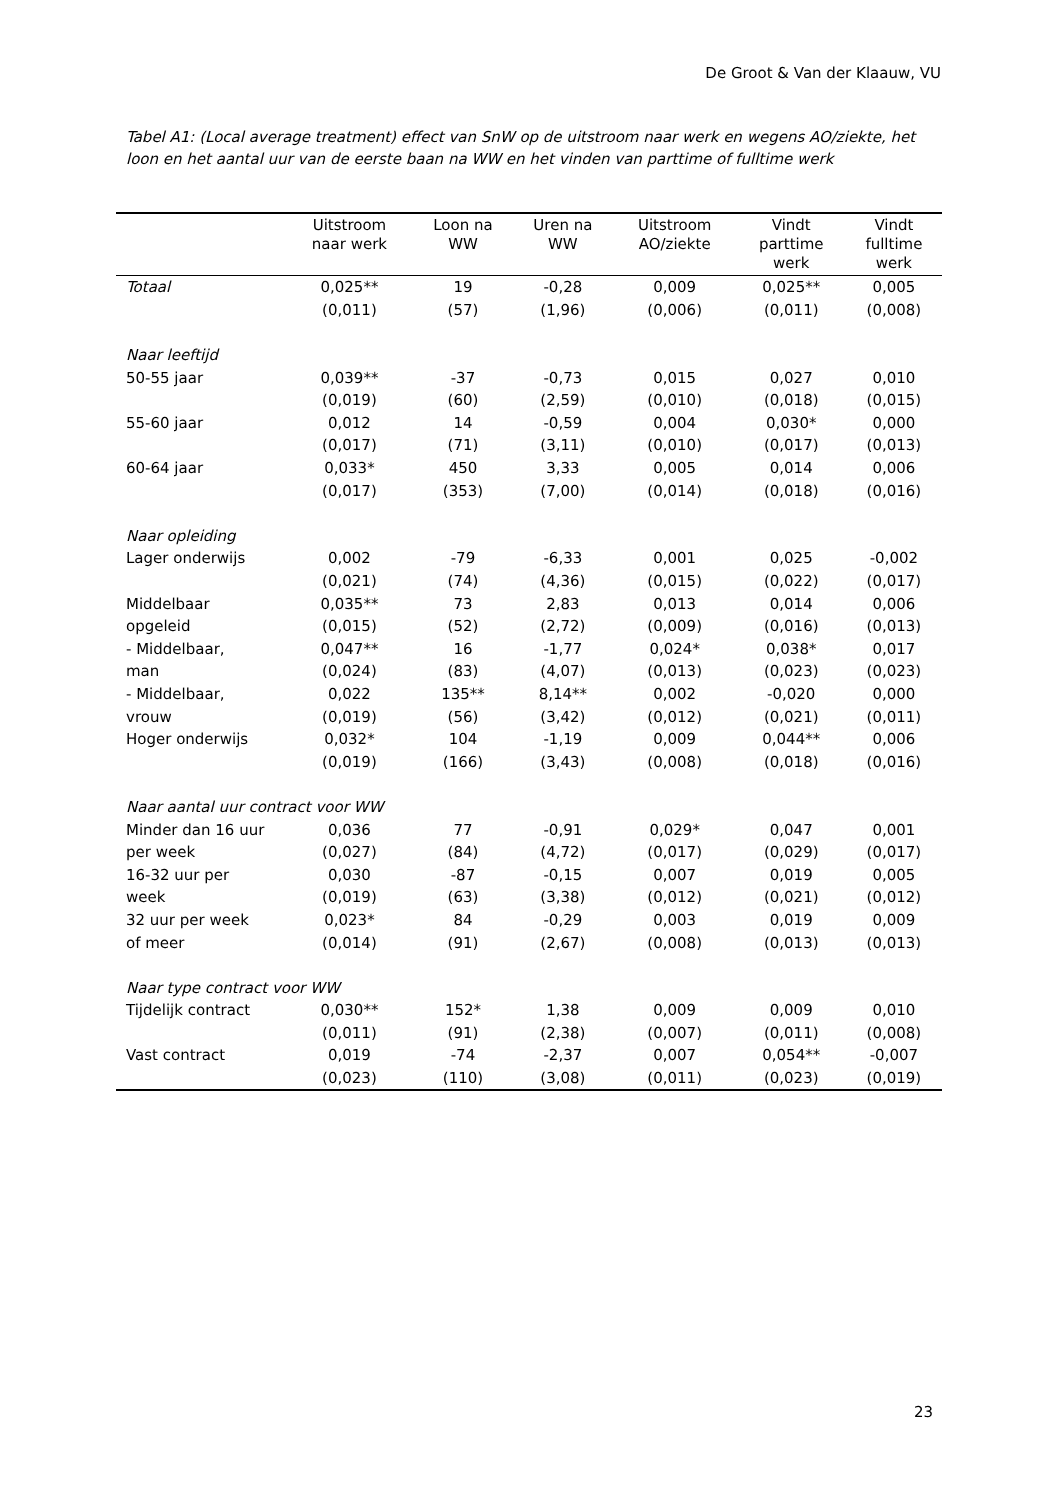De Groot & Van der Klaauw, VU
Tabel A1: (Local average treatment) effect van SnW op de uitstroom naar werk en wegens AO/ziekte, het loon en het aantal uur van de eerste baan na WW en het vinden van parttime of fulltime werk
| | Uitstroom naar werk | Loon na WW | Uren na WW | Uitstroom AO/ziekte | Vindt parttime werk | Vindt fulltime werk |
| --- | --- | --- | --- | --- | --- | --- |
| Totaal | 0,025** | 19 | -0,28 | 0,009 | 0,025** | 0,005 |
| | (0,011) | (57) | (1,96) | (0,006) | (0,011) | (0,008) |
| Naar leeftijd | | | | | | |
| 50-55 jaar | 0,039** | -37 | -0,73 | 0,015 | 0,027 | 0,010 |
| | (0,019) | (60) | (2,59) | (0,010) | (0,018) | (0,015) |
| 55-60 jaar | 0,012 | 14 | -0,59 | 0,004 | 0,030* | 0,000 |
| | (0,017) | (71) | (3,11) | (0,010) | (0,017) | (0,013) |
| 60-64 jaar | 0,033* | 450 | 3,33 | 0,005 | 0,014 | 0,006 |
| | (0,017) | (353) | (7,00) | (0,014) | (0,018) | (0,016) |
| Naar opleiding | | | | | | |
| Lager onderwijs | 0,002 | -79 | -6,33 | 0,001 | 0,025 | -0,002 |
| | (0,021) | (74) | (4,36) | (0,015) | (0,022) | (0,017) |
| Middelbaar | 0,035** | 73 | 2,83 | 0,013 | 0,014 | 0,006 |
| opgeleid | (0,015) | (52) | (2,72) | (0,009) | (0,016) | (0,013) |
| - Middelbaar, | 0,047** | 16 | -1,77 | 0,024* | 0,038* | 0,017 |
| man | (0,024) | (83) | (4,07) | (0,013) | (0,023) | (0,023) |
| - Middelbaar, | 0,022 | 135** | 8,14** | 0,002 | -0,020 | 0,000 |
| vrouw | (0,019) | (56) | (3,42) | (0,012) | (0,021) | (0,011) |
| Hoger onderwijs | 0,032* | 104 | -1,19 | 0,009 | 0,044** | 0,006 |
| | (0,019) | (166) | (3,43) | (0,008) | (0,018) | (0,016) |
| Naar aantal uur contract voor WW | | | | | | |
| Minder dan 16 uur | 0,036 | 77 | -0,91 | 0,029* | 0,047 | 0,001 |
| per week | (0,027) | (84) | (4,72) | (0,017) | (0,029) | (0,017) |
| 16-32 uur per | 0,030 | -87 | -0,15 | 0,007 | 0,019 | 0,005 |
| week | (0,019) | (63) | (3,38) | (0,012) | (0,021) | (0,012) |
| 32 uur per week | 0,023* | 84 | -0,29 | 0,003 | 0,019 | 0,009 |
| of meer | (0,014) | (91) | (2,67) | (0,008) | (0,013) | (0,013) |
| Naar type contract voor WW | | | | | | |
| Tijdelijk contract | 0,030** | 152* | 1,38 | 0,009 | 0,009 | 0,010 |
| | (0,011) | (91) | (2,38) | (0,007) | (0,011) | (0,008) |
| Vast contract | 0,019 | -74 | -2,37 | 0,007 | 0,054** | -0,007 |
| | (0,023) | (110) | (3,08) | (0,011) | (0,023) | (0,019) |
23